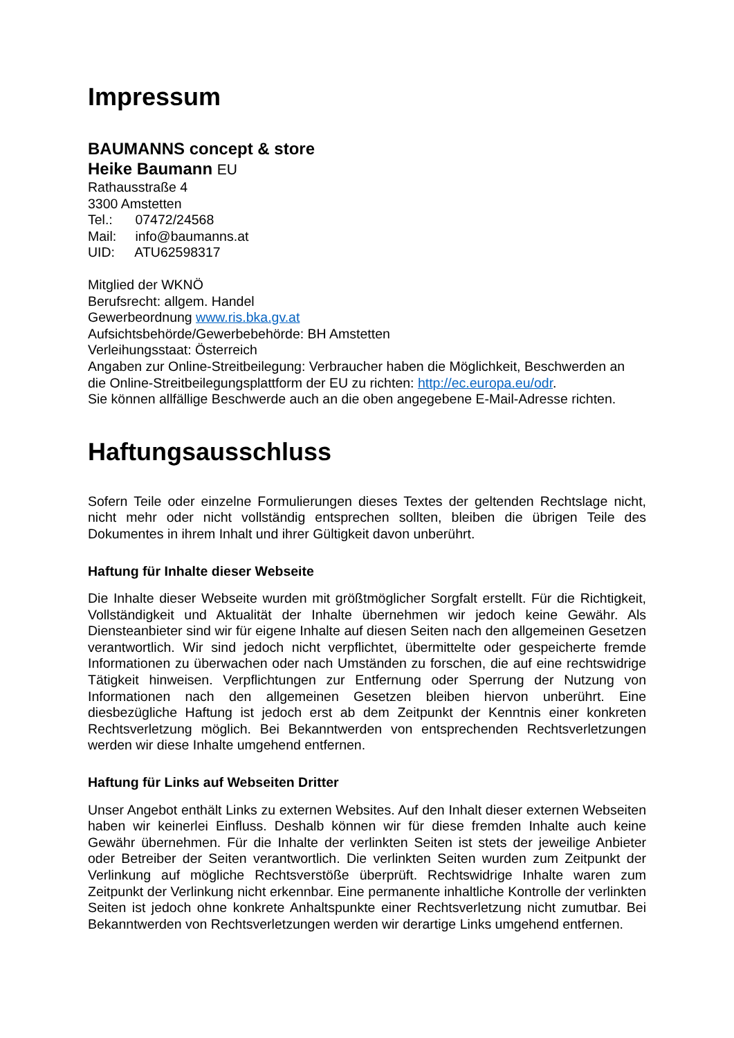Impressum
BAUMANNS concept & store
Heike Baumann EU
Rathausstraße 4
3300 Amstetten
Tel.: 07472/24568
Mail: info@baumanns.at
UID: ATU62598317
Mitglied der WKNÖ
Berufsrecht: allgem. Handel
Gewerbeordnung www.ris.bka.gv.at
Aufsichtsbehörde/Gewerbebehörde: BH Amstetten
Verleihungsstaat: Österreich
Angaben zur Online-Streitbeilegung: Verbraucher haben die Möglichkeit, Beschwerden an die Online-Streitbeilegungsplattform der EU zu richten: http://ec.europa.eu/odr.
Sie können allfällige Beschwerde auch an die oben angegebene E-Mail-Adresse richten.
Haftungsausschluss
Sofern Teile oder einzelne Formulierungen dieses Textes der geltenden Rechtslage nicht, nicht mehr oder nicht vollständig entsprechen sollten, bleiben die übrigen Teile des Dokumentes in ihrem Inhalt und ihrer Gültigkeit davon unberührt.
Haftung für Inhalte dieser Webseite
Die Inhalte dieser Webseite wurden mit größtmöglicher Sorgfalt erstellt. Für die Richtigkeit, Vollständigkeit und Aktualität der Inhalte übernehmen wir jedoch keine Gewähr. Als Diensteanbieter sind wir für eigene Inhalte auf diesen Seiten nach den allgemeinen Gesetzen verantwortlich. Wir sind jedoch nicht verpflichtet, übermittelte oder gespeicherte fremde Informationen zu überwachen oder nach Umständen zu forschen, die auf eine rechtswidrige Tätigkeit hinweisen. Verpflichtungen zur Entfernung oder Sperrung der Nutzung von Informationen nach den allgemeinen Gesetzen bleiben hiervon unberührt. Eine diesbezügliche Haftung ist jedoch erst ab dem Zeitpunkt der Kenntnis einer konkreten Rechtsverletzung möglich. Bei Bekanntwerden von entsprechenden Rechtsverletzungen werden wir diese Inhalte umgehend entfernen.
Haftung für Links auf Webseiten Dritter
Unser Angebot enthält Links zu externen Websites. Auf den Inhalt dieser externen Webseiten haben wir keinerlei Einfluss. Deshalb können wir für diese fremden Inhalte auch keine Gewähr übernehmen. Für die Inhalte der verlinkten Seiten ist stets der jeweilige Anbieter oder Betreiber der Seiten verantwortlich. Die verlinkten Seiten wurden zum Zeitpunkt der Verlinkung auf mögliche Rechtsverstöße überprüft. Rechtswidrige Inhalte waren zum Zeitpunkt der Verlinkung nicht erkennbar. Eine permanente inhaltliche Kontrolle der verlinkten Seiten ist jedoch ohne konkrete Anhaltspunkte einer Rechtsverletzung nicht zumutbar. Bei Bekanntwerden von Rechtsverletzungen werden wir derartige Links umgehend entfernen.